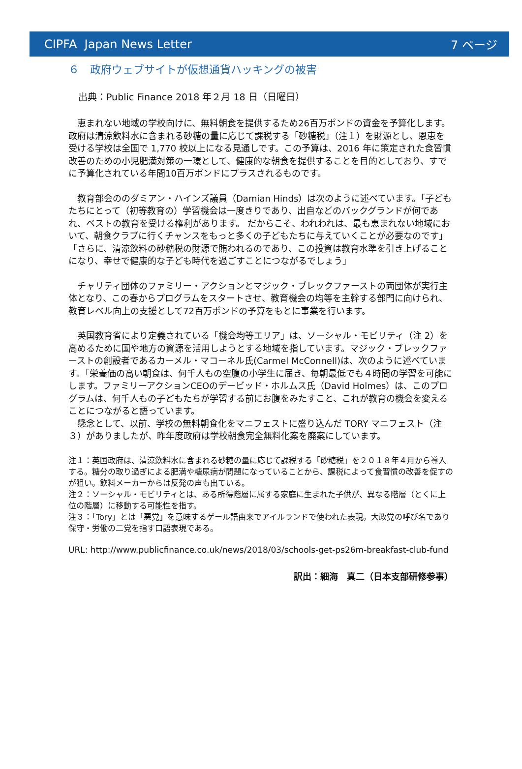CIPFA Japan News Letter 7 ページ
６　政府ウェブサイトが仮想通貨ハッキングの被害
出典：Public Finance 2018 年２月 18 日（日曜日）
　恵まれない地域の学校向けに、無料朝食を提供するため26百万ポンドの資金を予算化します。 政府は清涼飲料水に含まれる砂糖の量に応じて課税する「砂糖税」（注１）を財源とし、恩恵を受ける学校は全国で 1,770 校以上になる見通しです。この予算は、2016 年に策定された食習慣改善のための小児肥満対策の一環として、健康的な朝食を提供することを目的としており、すでに予算化されている年間10百万ポンドにプラスされるものです。
　教育部会ののダミアン・ハインズ議員（Damian Hinds）は次のように述べています。「子どもたちにとって（初等教育の）学習機会は一度きりであり、出自などのバックグランドが何であれ、ベストの教育を受ける権利があります。 だからこそ、われわれは、最も恵まれない地域において、朝食クラブに行くチャンスをもっと多くの子どもたちに与えていくことが必要なのです」 「さらに、清涼飲料の砂糖税の財源で賄われるのであり、この投資は教育水準を引き上げることになり、幸せで健康的な子ども時代を過ごすことにつながるでしょう」
　チャリティ団体のファミリー・アクションとマジック・ブレックファーストの両団体が実行主体となり、この春からプログラムをスタートさせ、教育機会の均等を主幹する部門に向けられ、教育レベル向上の支援として72百万ポンドの予算をもとに事業を行います。
　英国教育省により定義されている「機会均等エリア」は、ソーシャル・モビリティ（注 2）を高めるために国や地方の資源を活用しようとする地域を指しています。マジック・ブレックファーストの創設者であるカーメル・マコーネル氏(Carmel McConnell)は、次のように述べています。「栄養価の高い朝食は、何千人もの空腹の小学生に届き、毎朝最低でも４時間の学習を可能にします。ファミリーアクションCEOのデービッド・ホルムス氏（David Holmes）は、このプログラムは、何千人もの子どもたちが学習する前にお腹をみたすこと、これが教育の機会を変えることにつながると語っています。
　懸念として、以前、学校の無料朝食化をマニフェストに盛り込んだ TORY マニフェスト（注３）がありましたが、昨年度政府は学校朝食完全無料化案を廃案にしています。
注１：英国政府は、清涼飲料水に含まれる砂糖の量に応じて課税する「砂糖税」を２０１８年４月から導入する。糖分の取り過ぎによる肥満や糖尿病が問題になっていることから、課税によって食習慣の改善を促すのが狙い。飲料メーカーからは反発の声も出ている。
注２：ソーシャル・モビリティとは、ある所得階層に属する家庭に生まれた子供が、異なる階層（とくに上位の階層）に移動する可能性を指す。
注３：「Tory」とは「悪党」を意味するゲール語由来でアイルランドで使われた表現。大政党の呼び名であり保守・労働の二党を指す口語表現である。
URL: http://www.publicfinance.co.uk/news/2018/03/schools-get-ps26m-breakfast-club-fund
訳出：細海　真二（日本支部研修参事）